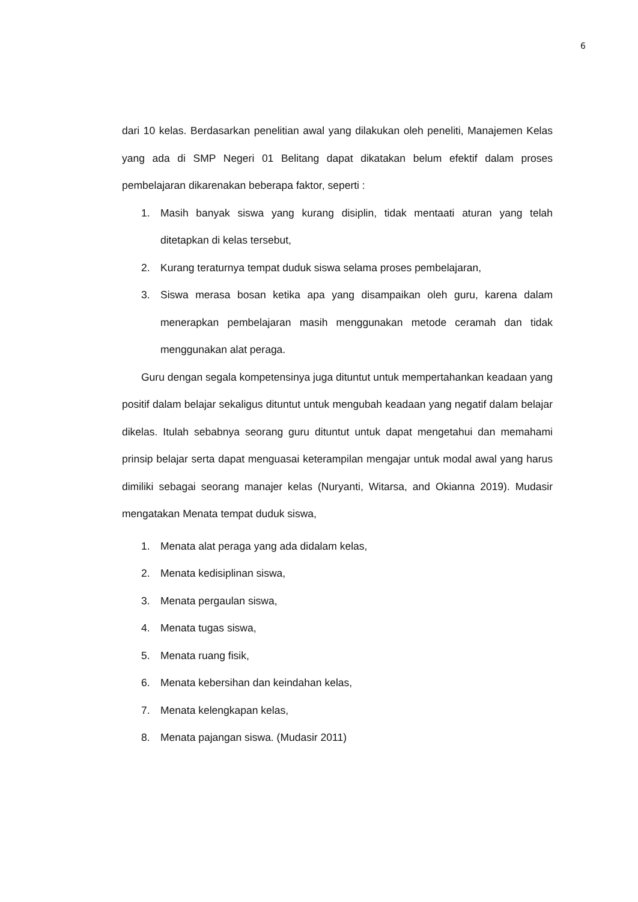6
dari 10 kelas. Berdasarkan penelitian awal yang dilakukan oleh peneliti, Manajemen Kelas yang ada di SMP Negeri 01 Belitang dapat dikatakan belum efektif dalam proses pembelajaran dikarenakan beberapa faktor, seperti :
1. Masih banyak siswa yang kurang disiplin, tidak mentaati aturan yang telah ditetapkan di kelas tersebut,
2. Kurang teraturnya tempat duduk siswa selama proses pembelajaran,
3. Siswa merasa bosan ketika apa yang disampaikan oleh guru, karena dalam menerapkan pembelajaran masih menggunakan metode ceramah dan tidak menggunakan alat peraga.
Guru dengan segala kompetensinya juga dituntut untuk mempertahankan keadaan yang positif dalam belajar sekaligus dituntut untuk mengubah keadaan yang negatif dalam belajar dikelas. Itulah sebabnya seorang guru dituntut untuk dapat mengetahui dan memahami prinsip belajar serta dapat menguasai keterampilan mengajar untuk modal awal yang harus dimiliki sebagai seorang manajer kelas (Nuryanti, Witarsa, and Okianna 2019). Mudasir mengatakan Menata tempat duduk siswa,
1. Menata alat peraga yang ada didalam kelas,
2. Menata kedisiplinan siswa,
3. Menata pergaulan siswa,
4. Menata tugas siswa,
5. Menata ruang fisik,
6. Menata kebersihan dan keindahan kelas,
7. Menata kelengkapan kelas,
8. Menata pajangan siswa. (Mudasir 2011)